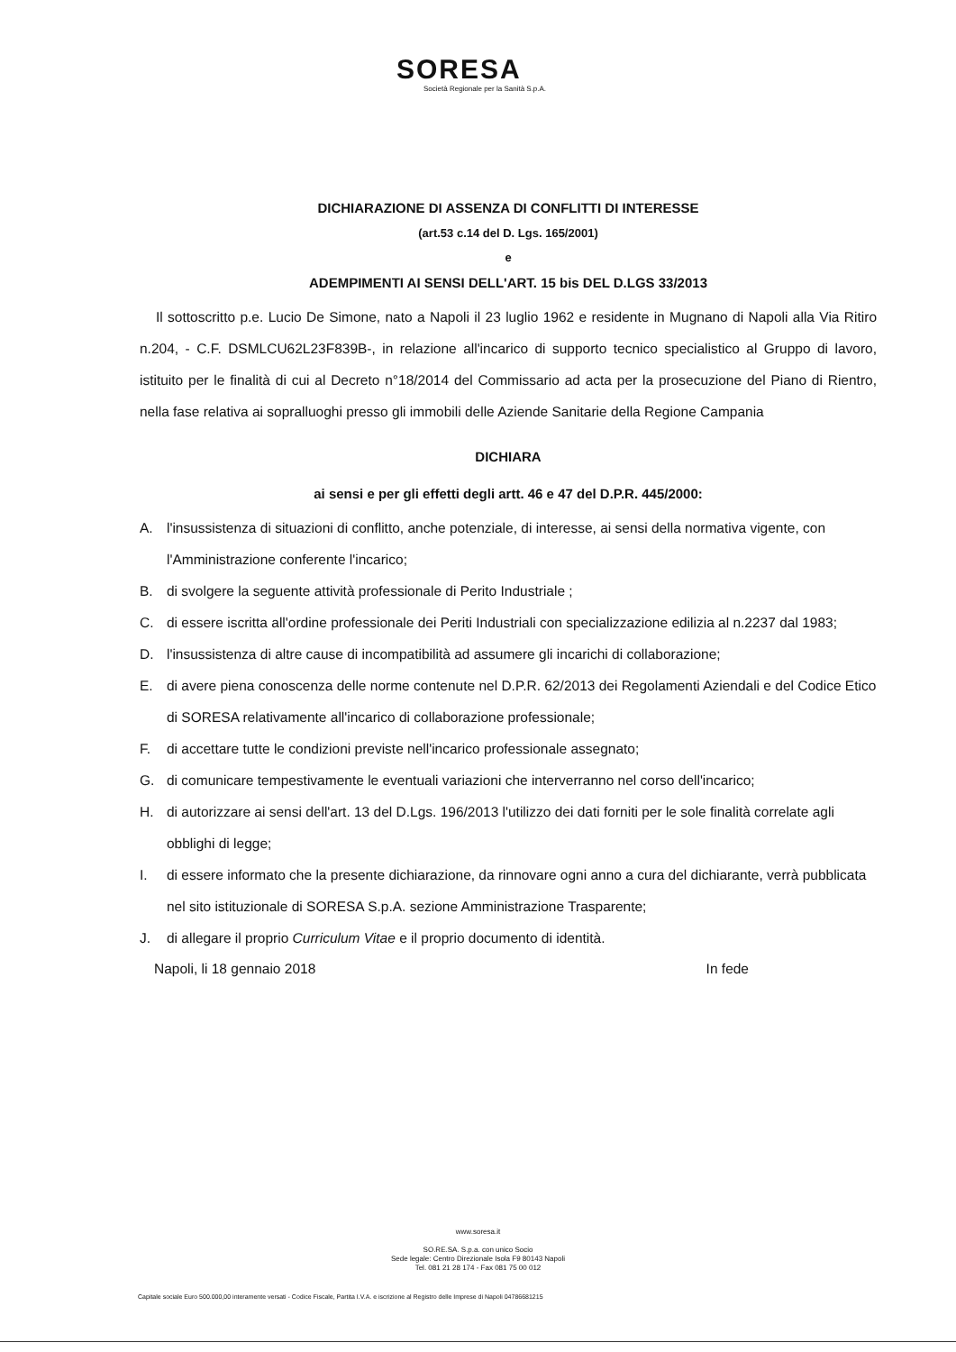SORESA
Società Regionale per la Sanità S.p.A.
DICHIARAZIONE DI ASSENZA DI CONFLITTI DI INTERESSE
(art.53 c.14 del D. Lgs. 165/2001)
e
ADEMPIMENTI AI SENSI DELL'ART. 15 bis DEL D.LGS 33/2013
Il sottoscritto p.e. Lucio De Simone, nato a Napoli il 23 luglio 1962 e residente in Mugnano di Napoli alla Via Ritiro n.204, - C.F. DSMLCU62L23F839B-, in relazione all'incarico di supporto tecnico specialistico al Gruppo di lavoro, istituito per le finalità di cui al Decreto n°18/2014 del Commissario ad acta per la prosecuzione del Piano di Rientro, nella fase relativa ai sopralluoghi presso gli immobili delle Aziende Sanitarie della Regione Campania
DICHIARA
ai sensi e per gli effetti degli artt. 46 e 47 del D.P.R. 445/2000:
A. l'insussistenza di situazioni di conflitto, anche potenziale, di interesse, ai sensi della normativa vigente, con l'Amministrazione conferente l'incarico;
B. di svolgere la seguente attività professionale di Perito Industriale ;
C. di essere iscritta all'ordine professionale dei Periti Industriali con specializzazione edilizia al n.2237 dal 1983;
D. l'insussistenza di altre cause di incompatibilità ad assumere gli incarichi di collaborazione;
E. di avere piena conoscenza delle norme contenute nel D.P.R. 62/2013 dei Regolamenti Aziendali e del Codice Etico di SORESA relativamente all'incarico di collaborazione professionale;
F. di accettare tutte le condizioni previste nell'incarico professionale assegnato;
G. di comunicare tempestivamente le eventuali variazioni che interverranno nel corso dell'incarico;
H. di autorizzare ai sensi dell'art. 13 del D.Lgs. 196/2013 l'utilizzo dei dati forniti per le sole finalità correlate agli obblighi di legge;
I. di essere informato che la presente dichiarazione, da rinnovare ogni anno a cura del dichiarante, verrà pubblicata nel sito istituzionale di SORESA S.p.A. sezione Amministrazione Trasparente;
J. di allegare il proprio Curriculum Vitae e il proprio documento di identità.
Napoli, li 18 gennaio 2018 In fede
www.soresa.it
SO.RE.SA. S.p.a. con unico Socio
Sede legale: Centro Direzionale Isola F9 80143 Napoli
Tel. 081 21 28 174 - Fax 081 75 00 012
Capitale sociale Euro 500.000,00 interamente versati - Codice Fiscale, Partita I.V.A. e iscrizione al Registro delle Imprese di Napoli 04786681215